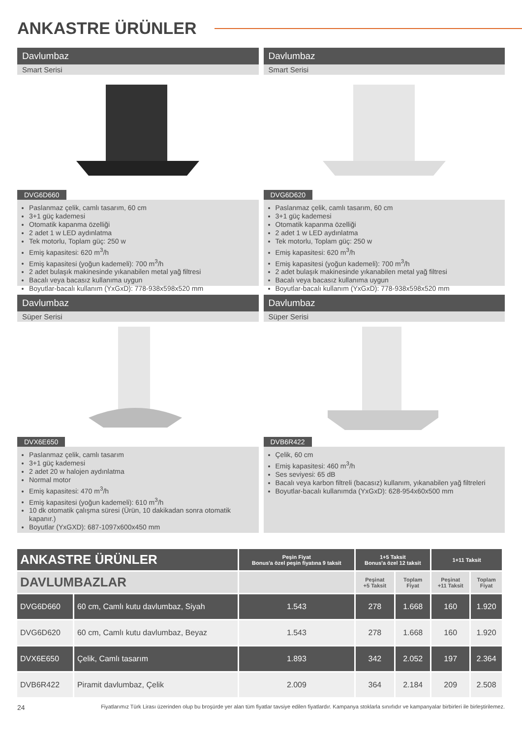ANKASTRE ÜRÜNLER
Davlumbaz
Smart Serisi
DVG6D660
Paslanmaz çelik, camlı tasarım, 60 cm
3+1 güç kademesi
Otomatik kapanma özelliği
2 adet 1 w LED aydınlatma
Tek motorlu, Toplam güç: 250 w
Emiş kapasitesi: 620 m<sup>3</sup>/h
Emiş kapasitesi (yoğun kademeli): 700 m<sup>3</sup>/h
2 adet bulaşık makinesinde yıkanabilen metal yağ filtresi
Bacalı veya bacasız kullanıma uygun
Boyutlar-bacalı kullanım (YxGxD): 778-938x598x520 mm
Davlumbaz
Smart Serisi
DVG6D620
Paslanmaz çelik, camlı tasarım, 60 cm
3+1 güç kademesi
Otomatik kapanma özelliği
2 adet 1 w LED aydınlatma
Tek motorlu, Toplam güç: 250 w
Emiş kapasitesi: 620 m<sup>3</sup>/h
Emiş kapasitesi (yoğun kademeli): 700 m<sup>3</sup>/h
2 adet bulaşık makinesinde yıkanabilen metal yağ filtresi
Bacalı veya bacasız kullanıma uygun
Boyutlar-bacalı kullanım (YxGxD): 778-938x598x520 mm
Davlumbaz
Süper Serisi
DVX6E650
Paslanmaz çelik, camlı tasarım
3+1 güç kademesi
2 adet 20 w halojen aydınlatma
Normal motor
Emiş kapasitesi: 470 m<sup>3</sup>/h
Emiş kapasitesi (yoğun kademeli): 610 m<sup>3</sup>/h
10 dk otomatik çalışma süresi (Ürün, 10 dakikadan sonra otomatik kapanır.)
Boyutlar (YxGXD): 687-1097x600x450 mm
Davlumbaz
Süper Serisi
DVB6R422
Çelik, 60 cm
Emiş kapasitesi: 460 m<sup>3</sup>/h
Ses seviyesi: 65 dB
Bacalı veya karbon filtreli (bacasız) kullanım, yıkanabilen yağ filtreleri
Boyutlar-bacalı kullanımda (YxGxD): 628-954x60x500 mm
| ANKASTRE ÜRÜNLER | | Peşin Fiyat Bonus'a özel peşin fiyatına 9 taksit | 1+5 Taksit Bonus'a özel 12 taksit | | 1+11 Taksit | |
| --- | --- | --- | --- | --- | --- | --- |
| DAVLUMBAZLAR | | | Peşinat +5 Taksit | Toplam Fiyat | Peşinat +11 Taksit | Toplam Fiyat |
| DVG6D660 | 60 cm, Camlı kutu davlumbaz, Siyah | 1.543 | 278 | 1.668 | 160 | 1.920 |
| DVG6D620 | 60 cm, Camlı kutu davlumbaz, Beyaz | 1.543 | 278 | 1.668 | 160 | 1.920 |
| DVX6E650 | Çelik, Camlı tasarım | 1.893 | 342 | 2.052 | 197 | 2.364 |
| DVB6R422 | Piramit davlumbaz, Çelik | 2.009 | 364 | 2.184 | 209 | 2.508 |
24 Fiyatlarımız Türk Lirası üzerinden olup bu broşürde yer alan tüm fiyatlar tavsiye edilen fiyatlardır. Kampanya stoklarla sınırlıdır ve kampanyalar birbirleri ile birleştirilemez.